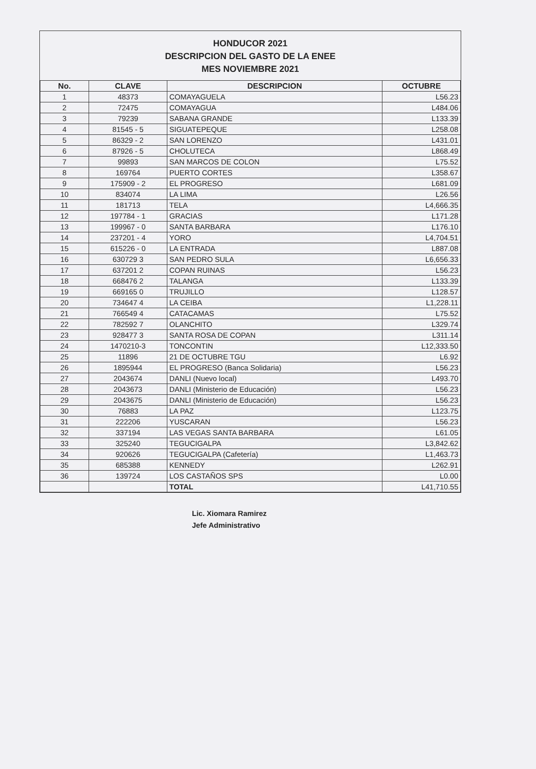HONDUCOR 2021
DESCRIPCION DEL GASTO DE LA ENEE
MES NOVIEMBRE 2021
| No. | CLAVE | DESCRIPCION | OCTUBRE |
| --- | --- | --- | --- |
| 1 | 48373 | COMAYAGUELA | L56.23 |
| 2 | 72475 | COMAYAGUA | L484.06 |
| 3 | 79239 | SABANA GRANDE | L133.39 |
| 4 | 81545 - 5 | SIGUATEPEQUE | L258.08 |
| 5 | 86329 - 2 | SAN LORENZO | L431.01 |
| 6 | 87926 - 5 | CHOLUTECA | L868.49 |
| 7 | 99893 | SAN MARCOS DE COLON | L75.52 |
| 8 | 169764 | PUERTO CORTES | L358.67 |
| 9 | 175909 - 2 | EL PROGRESO | L681.09 |
| 10 | 834074 | LA LIMA | L26.56 |
| 11 | 181713 | TELA | L4,666.35 |
| 12 | 197784 - 1 | GRACIAS | L171.28 |
| 13 | 199967 - 0 | SANTA BARBARA | L176.10 |
| 14 | 237201 - 4 | YORO | L4,704.51 |
| 15 | 615226 - 0 | LA ENTRADA | L887.08 |
| 16 | 630729 3 | SAN PEDRO SULA | L6,656.33 |
| 17 | 637201 2 | COPAN RUINAS | L56.23 |
| 18 | 668476 2 | TALANGA | L133.39 |
| 19 | 669165 0 | TRUJILLO | L128.57 |
| 20 | 734647 4 | LA CEIBA | L1,228.11 |
| 21 | 766549 4 | CATACAMAS | L75.52 |
| 22 | 782592 7 | OLANCHITO | L329.74 |
| 23 | 928477 3 | SANTA ROSA DE COPAN | L311.14 |
| 24 | 1470210-3 | TONCONTIN | L12,333.50 |
| 25 | 11896 | 21 DE OCTUBRE TGU | L6.92 |
| 26 | 1895944 | EL PROGRESO (Banca Solidaria) | L56.23 |
| 27 | 2043674 | DANLI (Nuevo local) | L493.70 |
| 28 | 2043673 | DANLI (Ministerio de Educación) | L56.23 |
| 29 | 2043675 | DANLI (Ministerio de Educación) | L56.23 |
| 30 | 76883 | LA PAZ | L123.75 |
| 31 | 222206 | YUSCARAN | L56.23 |
| 32 | 337194 | LAS VEGAS SANTA BARBARA | L61.05 |
| 33 | 325240 | TEGUCIGALPA | L3,842.62 |
| 34 | 920626 | TEGUCIGALPA (Cafetería) | L1,463.73 |
| 35 | 685388 | KENNEDY | L262.91 |
| 36 | 139724 | LOS CASTAÑOS SPS | L0.00 |
| | | TOTAL | L41,710.55 |
Lic. Xiomara Ramirez
Jefe Administrativo